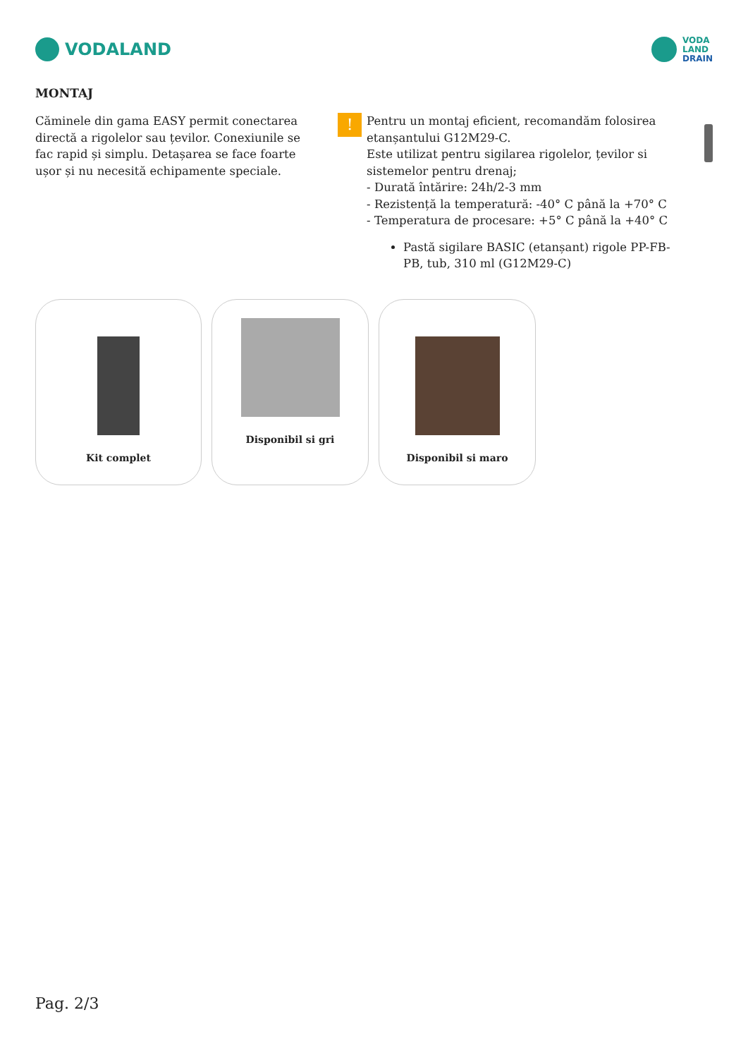VODALAND
VODA
LAND
DRAIN
MONTAJ
Căminele din gama EASY permit conectarea directă a rigolelor sau țevilor. Conexiunile se fac rapid și simplu. Detașarea se face foarte ușor și nu necesită echipamente speciale.
!
Pentru un montaj eficient, recomandăm folosirea etanșantului G12M29-C.
Este utilizat pentru sigilarea rigolelor, țevilor si sistemelor pentru drenaj;
- Durată întărire: 24h/2-3 mm
- Rezistență la temperatură: -40° C până la +70° C
- Temperatura de procesare: +5° C până la +40° C
Pastă sigilare BASIC (etanșant) rigole PP-FB-PB, tub, 310 ml (G12M29-C)
Kit complet Disponibil si gri Disponibil si maro
Pag. 2/3